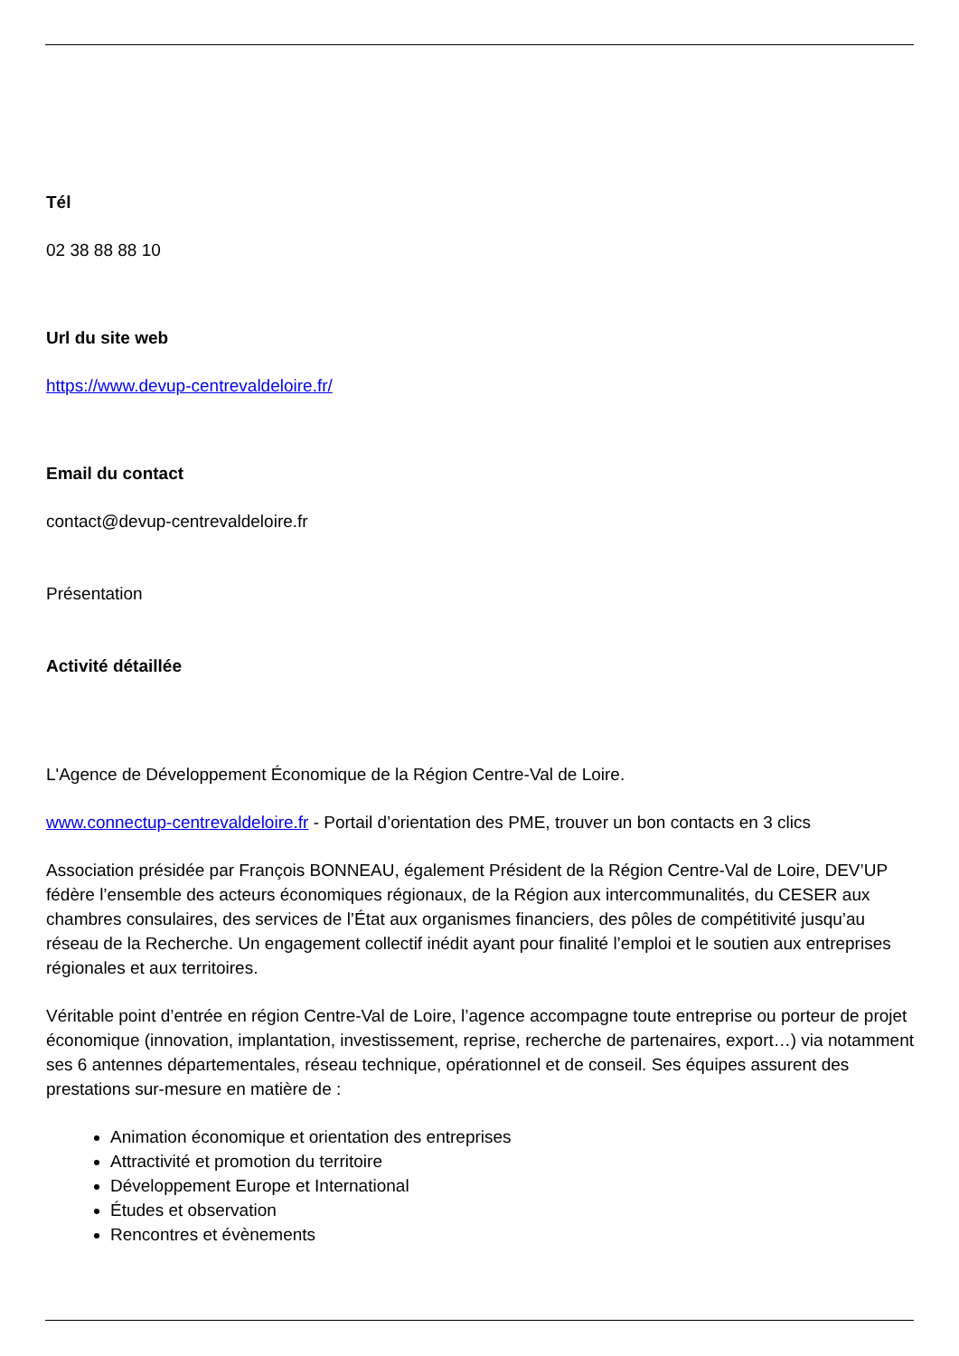Tél
02 38 88 88 10
Url du site web
https://www.devup-centrevaldeloire.fr/
Email du contact
contact@devup-centrevaldeloire.fr
Présentation
Activité détaillée
L'Agence de Développement Économique de la Région Centre-Val de Loire.
www.connectup-centrevaldeloire.fr - Portail d’orientation des PME, trouver un bon contacts en 3 clics
Association présidée par François BONNEAU, également Président de la Région Centre-Val de Loire, DEV’UP fédère l’ensemble des acteurs économiques régionaux, de la Région aux intercommunalités, du CESER aux chambres consulaires, des services de l’État aux organismes financiers, des pôles de compétitivité jusqu’au réseau de la Recherche. Un engagement collectif inédit ayant pour finalité l’emploi et le soutien aux entreprises régionales et aux territoires.
Véritable point d’entrée en région Centre-Val de Loire, l’agence accompagne toute entreprise ou porteur de projet économique (innovation, implantation, investissement, reprise, recherche de partenaires, export…) via notamment ses 6 antennes départementales, réseau technique, opérationnel et de conseil. Ses équipes assurent des prestations sur-mesure en matière de :
Animation économique et orientation des entreprises
Attractivité et promotion du territoire
Développement Europe et International
Études et observation
Rencontres et évènements